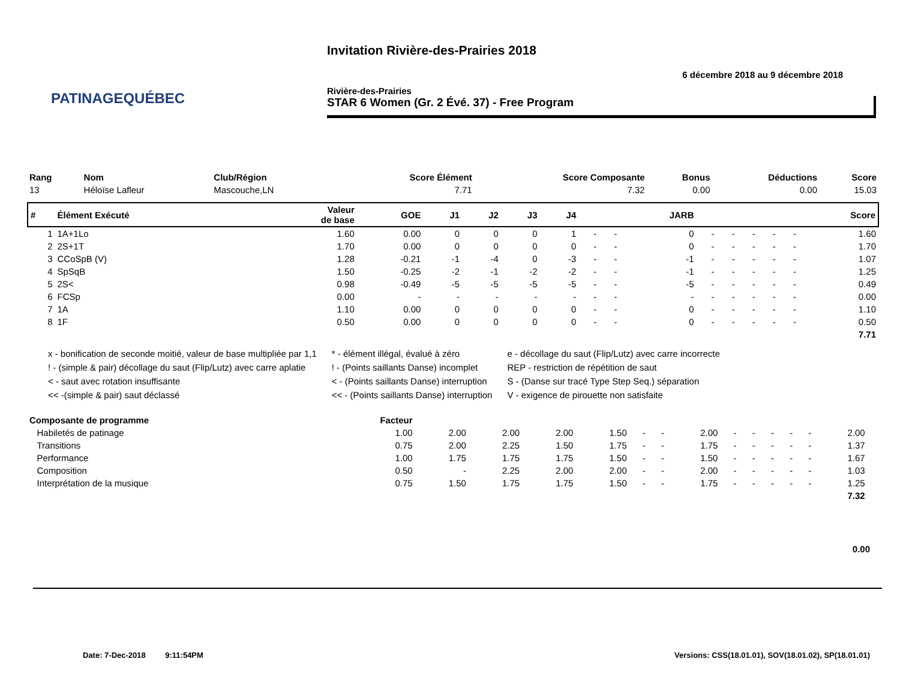PATINAGEQUÉBEC
Invitation Rivière-des-Prairies 2018
6 décembre 2018 au 9 décembre 2018
Rivière-des-Prairies
STAR 6 Women (Gr. 2 Évé. 37) - Free Program
| Rang | Nom | Club/Région | Score Élément | Score Composante | Bonus | Déductions | Score |
| --- | --- | --- | --- | --- | --- | --- | --- |
| 13 | Héloïse Lafleur | Mascouche,LN | 7.71 | 7.32 | 0.00 | 0.00 | 15.03 |
| # | Élément Exécuté | Valeur de base | GOE | J1 | J2 | J3 | J4 | | | JARB | | | | | | Score |
| --- | --- | --- | --- | --- | --- | --- | --- | --- | --- | --- | --- | --- | --- | --- | --- | --- |
| 1 | 1A+1Lo | 1.60 | 0.00 | 0 | 0 | 0 | 1 | - | - | 0 | - | - | - | - | - | 1.60 |
| 2 | 2S+1T | 1.70 | 0.00 | 0 | 0 | 0 | 0 | - | - | 0 | - | - | - | - | - | 1.70 |
| 3 | CCoSpB (V) | 1.28 | -0.21 | -1 | -4 | 0 | -3 | - | - | -1 | - | - | - | - | - | 1.07 |
| 4 | SpSqB | 1.50 | -0.25 | -2 | -1 | -2 | -2 | - | - | -1 | - | - | - | - | - | 1.25 |
| 5 | 2S< | 0.98 | -0.49 | -5 | -5 | -5 | -5 | - | - | -5 | - | - | - | - | - | 0.49 |
| 6 | FCSp | 0.00 | - | - | - | - | - | - | - | - | - | - | - | - | - | 0.00 |
| 7 | 1A | 1.10 | 0.00 | 0 | 0 | 0 | 0 | - | - | 0 | - | - | - | - | - | 1.10 |
| 8 | 1F | 0.50 | 0.00 | 0 | 0 | 0 | 0 | - | - | 0 | - | - | - | - | - | 0.50 |
| 7.71 | | | | | | | | | | | | | | | | |
x - bonification de seconde moitié, valeur de base multipliée par 1,1
! - (simple & pair) décollage du saut (Flip/Lutz) avec carre aplatie
< - saut avec rotation insuffisante
<< -(simple & pair) saut déclassé
* - élément illégal, évalué à zéro
! - (Points saillants Danse) incomplet
< - (Points saillants Danse) interruption
<< - (Points saillants Danse) interruption
e - décollage du saut (Flip/Lutz) avec carre incorrecte
REP - restriction de répétition de saut
S - (Danse sur tracé Type Step Seq.) séparation
V - exigence de pirouette non satisfaite
| Composante de programme | Facteur | | | | | | | | | | | | | | |
| --- | --- | --- | --- | --- | --- | --- | --- | --- | --- | --- | --- | --- | --- | --- | --- |
| Habiletés de patinage | 1.00 | 2.00 | 2.00 | 2.00 | 1.50 | - | - | 2.00 | - | - | - | - | - | 2.00 | |
| Transitions | 0.75 | 2.00 | 2.25 | 1.50 | 1.75 | - | - | 1.75 | - | - | - | - | - | 1.37 | |
| Performance | 1.00 | 1.75 | 1.75 | 1.75 | 1.50 | - | - | 1.50 | - | - | - | - | - | 1.67 | |
| Composition | 0.50 | - | 2.25 | 2.00 | 2.00 | - | - | 2.00 | - | - | - | - | - | 1.03 | |
| Interprétation de la musique | 0.75 | 1.50 | 1.75 | 1.75 | 1.50 | - | - | 1.75 | - | - | - | - | - | 1.25 | |
| 7.32 | | | | | | | | | | | | | | | |
0.00
Date: 7-Dec-2018 9:11:54PM Versions: CSS(18.01.01), SOV(18.01.02), SP(18.01.01)